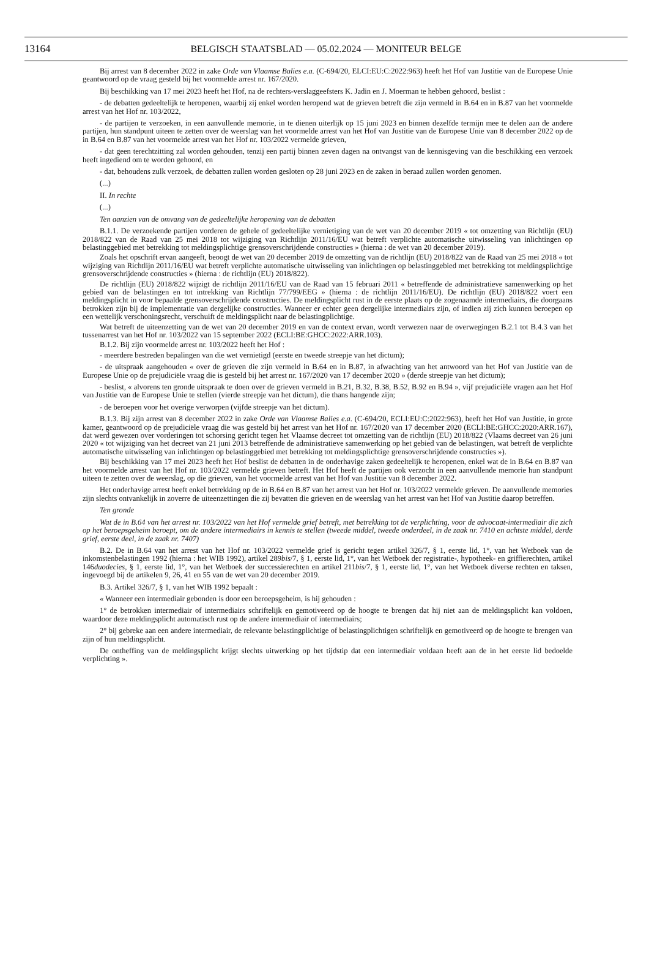13164
BELGISCH STAATSBLAD — 05.02.2024 — MONITEUR BELGE
Bij arrest van 8 december 2022 in zake Orde van Vlaamse Balies e.a. (C-694/20, ELCI:EU:C:2022:963) heeft het Hof van Justitie van de Europese Unie geantwoord op de vraag gesteld bij het voormelde arrest nr. 167/2020.
Bij beschikking van 17 mei 2023 heeft het Hof, na de rechters-verslaggeefsters K. Jadin en J. Moerman te hebben gehoord, beslist :
- de debatten gedeeltelijk te heropenen, waarbij zij enkel worden heropend wat de grieven betreft die zijn vermeld in B.64 en in B.87 van het voormelde arrest van het Hof nr. 103/2022,
- de partijen te verzoeken, in een aanvullende memorie, in te dienen uiterlijk op 15 juni 2023 en binnen dezelfde termijn mee te delen aan de andere partijen, hun standpunt uiteen te zetten over de weerslag van het voormelde arrest van het Hof van Justitie van de Europese Unie van 8 december 2022 op de in B.64 en B.87 van het voormelde arrest van het Hof nr. 103/2022 vermelde grieven,
- dat geen terechtzitting zal worden gehouden, tenzij een partij binnen zeven dagen na ontvangst van de kennisgeving van die beschikking een verzoek heeft ingediend om te worden gehoord, en
- dat, behoudens zulk verzoek, de debatten zullen worden gesloten op 28 juni 2023 en de zaken in beraad zullen worden genomen.
(...)
II. In rechte
(...)
Ten aanzien van de omvang van de gedeeltelijke heropening van de debatten
B.1.1. De verzoekende partijen vorderen de gehele of gedeeltelijke vernietiging van de wet van 20 december 2019 « tot omzetting van Richtlijn (EU) 2018/822 van de Raad van 25 mei 2018 tot wijziging van Richtlijn 2011/16/EU wat betreft verplichte automatische uitwisseling van inlichtingen op belastinggebied met betrekking tot meldingsplichtige grensoverschrijdende constructies » (hierna : de wet van 20 december 2019).
Zoals het opschrift ervan aangeeft, beoogt de wet van 20 december 2019 de omzetting van de richtlijn (EU) 2018/822 van de Raad van 25 mei 2018 « tot wijziging van Richtlijn 2011/16/EU wat betreft verplichte automatische uitwisseling van inlichtingen op belastinggebied met betrekking tot meldingsplichtige grensoverschrijdende constructies » (hierna : de richtlijn (EU) 2018/822).
De richtlijn (EU) 2018/822 wijzigt de richtlijn 2011/16/EU van de Raad van 15 februari 2011 « betreffende de administratieve samenwerking op het gebied van de belastingen en tot intrekking van Richtlijn 77/799/EEG » (hierna : de richtlijn 2011/16/EU). De richtlijn (EU) 2018/822 voert een meldingsplicht in voor bepaalde grensoverschrijdende constructies. De meldingsplicht rust in de eerste plaats op de zogenaamde intermediairs, die doorgaans betrokken zijn bij de implementatie van dergelijke constructies. Wanneer er echter geen dergelijke intermediairs zijn, of indien zij zich kunnen beroepen op een wettelijk verschoningsrecht, verschuift de meldingsplicht naar de belastingplichtige.
Wat betreft de uiteenzetting van de wet van 20 december 2019 en van de context ervan, wordt verwezen naar de overwegingen B.2.1 tot B.4.3 van het tussenarrest van het Hof nr. 103/2022 van 15 september 2022 (ECLI:BE:GHCC:2022:ARR.103).
B.1.2. Bij zijn voormelde arrest nr. 103/2022 heeft het Hof :
- meerdere bestreden bepalingen van die wet vernietigd (eerste en tweede streepje van het dictum);
- de uitspraak aangehouden « over de grieven die zijn vermeld in B.64 en in B.87, in afwachting van het antwoord van het Hof van Justitie van de Europese Unie op de prejudiciële vraag die is gesteld bij het arrest nr. 167/2020 van 17 december 2020 » (derde streepje van het dictum);
- beslist, « alvorens ten gronde uitspraak te doen over de grieven vermeld in B.21, B.32, B.38, B.52, B.92 en B.94 », vijf prejudiciële vragen aan het Hof van Justitie van de Europese Unie te stellen (vierde streepje van het dictum), die thans hangende zijn;
- de beroepen voor het overige verworpen (vijfde streepje van het dictum).
B.1.3. Bij zijn arrest van 8 december 2022 in zake Orde van Vlaamse Balies e.a. (C-694/20, ECLI:EU:C:2022:963), heeft het Hof van Justitie, in grote kamer, geantwoord op de prejudiciële vraag die was gesteld bij het arrest van het Hof nr. 167/2020 van 17 december 2020 (ECLI:BE:GHCC:2020:ARR.167), dat werd gewezen over vorderingen tot schorsing gericht tegen het Vlaamse decreet tot omzetting van de richtlijn (EU) 2018/822 (Vlaams decreet van 26 juni 2020 « tot wijziging van het decreet van 21 juni 2013 betreffende de administratieve samenwerking op het gebied van de belastingen, wat betreft de verplichte automatische uitwisseling van inlichtingen op belastinggebied met betrekking tot meldingsplichtige grensoverschrijdende constructies »).
Bij beschikking van 17 mei 2023 heeft het Hof beslist de debatten in de onderhavige zaken gedeeltelijk te heropenen, enkel wat de in B.64 en B.87 van het voormelde arrest van het Hof nr. 103/2022 vermelde grieven betreft. Het Hof heeft de partijen ook verzocht in een aanvullende memorie hun standpunt uiteen te zetten over de weerslag, op die grieven, van het voormelde arrest van het Hof van Justitie van 8 december 2022.
Het onderhavige arrest heeft enkel betrekking op de in B.64 en B.87 van het arrest van het Hof nr. 103/2022 vermelde grieven. De aanvullende memories zijn slechts ontvankelijk in zoverre de uiteenzettingen die zij bevatten die grieven en de weerslag van het arrest van het Hof van Justitie daarop betreffen.
Ten gronde
Wat de in B.64 van het arrest nr. 103/2022 van het Hof vermelde grief betreft, met betrekking tot de verplichting, voor de advocaat-intermediair die zich op het beroepsgeheim beroept, om de andere intermediairs in kennis te stellen (tweede middel, tweede onderdeel, in de zaak nr. 7410 en achtste middel, derde grief, eerste deel, in de zaak nr. 7407)
B.2. De in B.64 van het arrest van het Hof nr. 103/2022 vermelde grief is gericht tegen artikel 326/7, § 1, eerste lid, 1°, van het Wetboek van de inkomstenbelastingen 1992 (hierna : het WIB 1992), artikel 289bis/7, § 1, eerste lid, 1°, van het Wetboek der registratie-, hypotheek- en griffierechten, artikel 146duodecies, § 1, eerste lid, 1°, van het Wetboek der successierechten en artikel 211bis/7, § 1, eerste lid, 1°, van het Wetboek diverse rechten en taksen, ingevoegd bij de artikelen 9, 26, 41 en 55 van de wet van 20 december 2019.
B.3. Artikel 326/7, § 1, van het WIB 1992 bepaalt :
« Wanneer een intermediair gebonden is door een beroepsgeheim, is hij gehouden :
1° de betrokken intermediair of intermediairs schriftelijk en gemotiveerd op de hoogte te brengen dat hij niet aan de meldingsplicht kan voldoen, waardoor deze meldingsplicht automatisch rust op de andere intermediair of intermediairs;
2° bij gebreke aan een andere intermediair, de relevante belastingplichtige of belastingplichtigen schriftelijk en gemotiveerd op de hoogte te brengen van zijn of hun meldingsplicht.
De ontheffing van de meldingsplicht krijgt slechts uitwerking op het tijdstip dat een intermediair voldaan heeft aan de in het eerste lid bedoelde verplichting ».